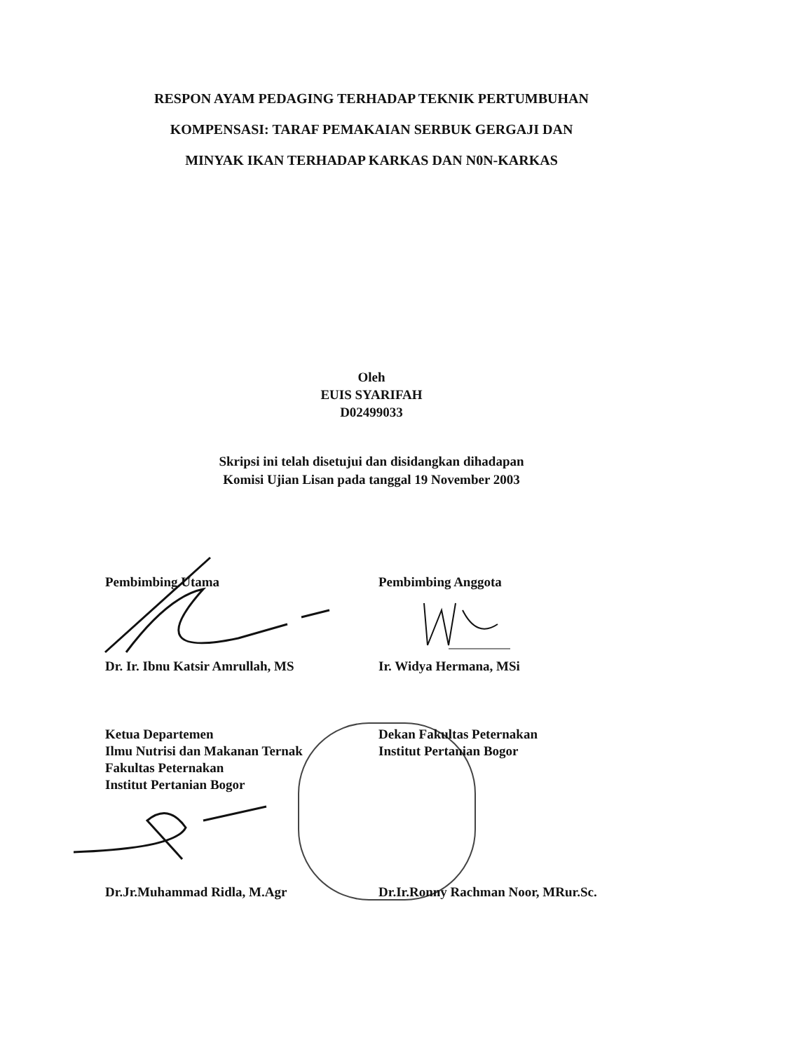RESPON AYAM PEDAGING TERHADAP TEKNIK PERTUMBUHAN
KOMPENSASI: TARAF PEMAKAIAN SERBUK GERGAJI DAN
MINYAK IKAN TERHADAP KARKAS DAN N0N-KARKAS
Oleh
EUIS SYARIFAH
D02499033
Skripsi ini telah disetujui dan disidangkan dihadapan
Komisi Ujian Lisan pada tanggal 19 November 2003
Pembimbing Utama Pembimbing Anggota
Dr. Ir. Ibnu Katsir Amrullah, MS Ir. Widya Hermana, MSi
Ketua Departemen
Ilmu Nutrisi dan Makanan Ternak
Fakultas Peternakan
Institut Pertanian Bogor
Dekan Fakultas Peternakan
Institut Pertanian Bogor
Dr.Jr.Muhammad Ridla, M.Agr Dr.Ir.Ronny Rachman Noor, MRur.Sc.